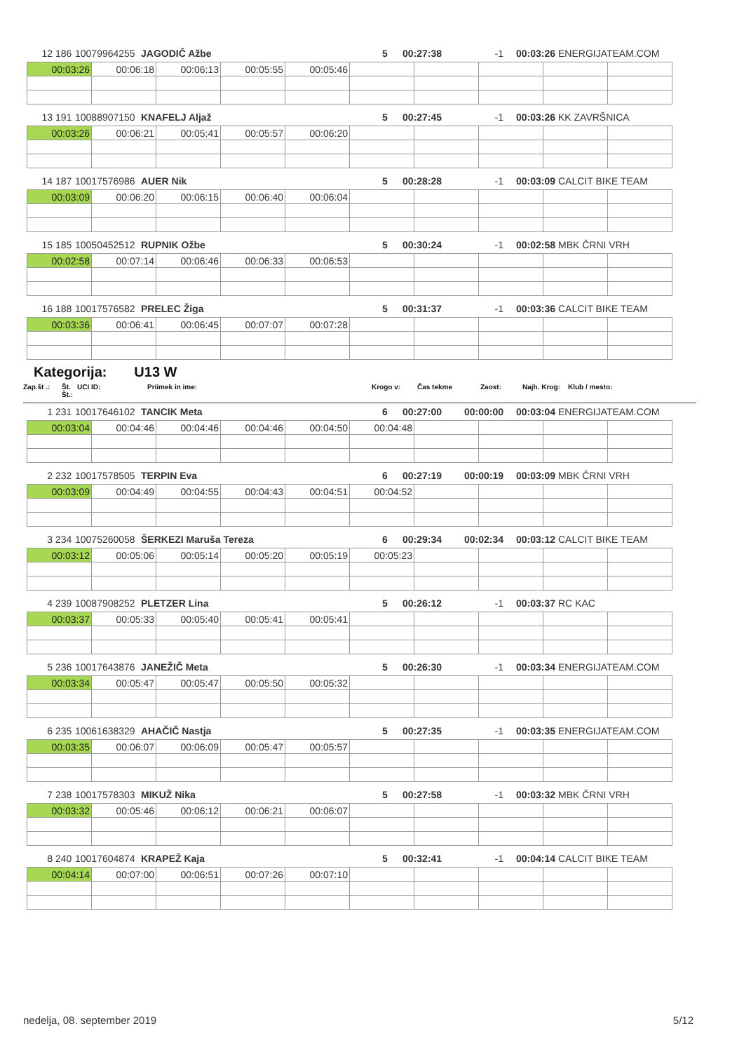| 12 | 186 | 10079964255 | JAGODIČ Ažbe | 5 | 00:27:38 | -1 | 00:03:26 | ENERGIJATEAM.COM |
| 00:03:26 | 00:06:18 | 00:06:13 | 00:05:55 | 00:05:46 | | | | | |
| 13 | 191 | 10088907150 | KNAFELJ Aljaž | 5 | 00:27:45 | -1 | 00:03:26 | KK ZAVRŠNICA |
| 00:03:26 | 00:06:21 | 00:05:41 | 00:05:57 | 00:06:20 | | | | | |
| 14 | 187 | 10017576986 | AUER Nik | 5 | 00:28:28 | -1 | 00:03:09 | CALCIT BIKE TEAM |
| 00:03:09 | 00:06:20 | 00:06:15 | 00:06:40 | 00:06:04 | | | | | |
| 15 | 185 | 10050452512 | RUPNIK Ožbe | 5 | 00:30:24 | -1 | 00:02:58 | MBK ČRNI VRH |
| 00:02:58 | 00:07:14 | 00:06:46 | 00:06:33 | 00:06:53 | | | | | |
| 16 | 188 | 10017576582 | PRELEC Žiga | 5 | 00:31:37 | -1 | 00:03:36 | CALCIT BIKE TEAM |
| 00:03:36 | 00:06:41 | 00:06:45 | 00:07:07 | 00:07:28 | | | | | |
Kategorija: U13 W
Zap.št .: Št. Št.: UCI ID: Priimek in ime: Krogo v: Čas tekme Zaost: Najh. Krog: Klub / mesto:
| 1 | 231 | 10017646102 | TANCIK Meta | 6 | 00:27:00 | 00:00:00 | 00:03:04 | ENERGIJATEAM.COM |
| 00:03:04 | 00:04:46 | 00:04:46 | 00:04:46 | 00:04:50 | 00:04:48 | | | | |
| 2 | 232 | 10017578505 | TERPIN Eva | 6 | 00:27:19 | 00:00:19 | 00:03:09 | MBK ČRNI VRH |
| 00:03:09 | 00:04:49 | 00:04:55 | 00:04:43 | 00:04:51 | 00:04:52 | | | | |
| 3 | 234 | 10075260058 | ŠERKEZI Maruša Tereza | 6 | 00:29:34 | 00:02:34 | 00:03:12 | CALCIT BIKE TEAM |
| 00:03:12 | 00:05:06 | 00:05:14 | 00:05:20 | 00:05:19 | 00:05:23 | | | | |
| 4 | 239 | 10087908252 | PLETZER Lina | 5 | 00:26:12 | -1 | 00:03:37 | RC KAC |
| 00:03:37 | 00:05:33 | 00:05:40 | 00:05:41 | 00:05:41 | | | | | |
| 5 | 236 | 10017643876 | JANEŽIČ Meta | 5 | 00:26:30 | -1 | 00:03:34 | ENERGIJATEAM.COM |
| 00:03:34 | 00:05:47 | 00:05:47 | 00:05:50 | 00:05:32 | | | | | |
| 6 | 235 | 10061638329 | AHAČIČ Nastja | 5 | 00:27:35 | -1 | 00:03:35 | ENERGIJATEAM.COM |
| 00:03:35 | 00:06:07 | 00:06:09 | 00:05:47 | 00:05:57 | | | | | |
| 7 | 238 | 10017578303 | MIKUŽ Nika | 5 | 00:27:58 | -1 | 00:03:32 | MBK ČRNI VRH |
| 00:03:32 | 00:05:46 | 00:06:12 | 00:06:21 | 00:06:07 | | | | | |
| 8 | 240 | 10017604874 | KRAPEŽ Kaja | 5 | 00:32:41 | -1 | 00:04:14 | CALCIT BIKE TEAM |
| 00:04:14 | 00:07:00 | 00:06:51 | 00:07:26 | 00:07:10 | | | | | |
nedelja, 08. september 2019 5/12